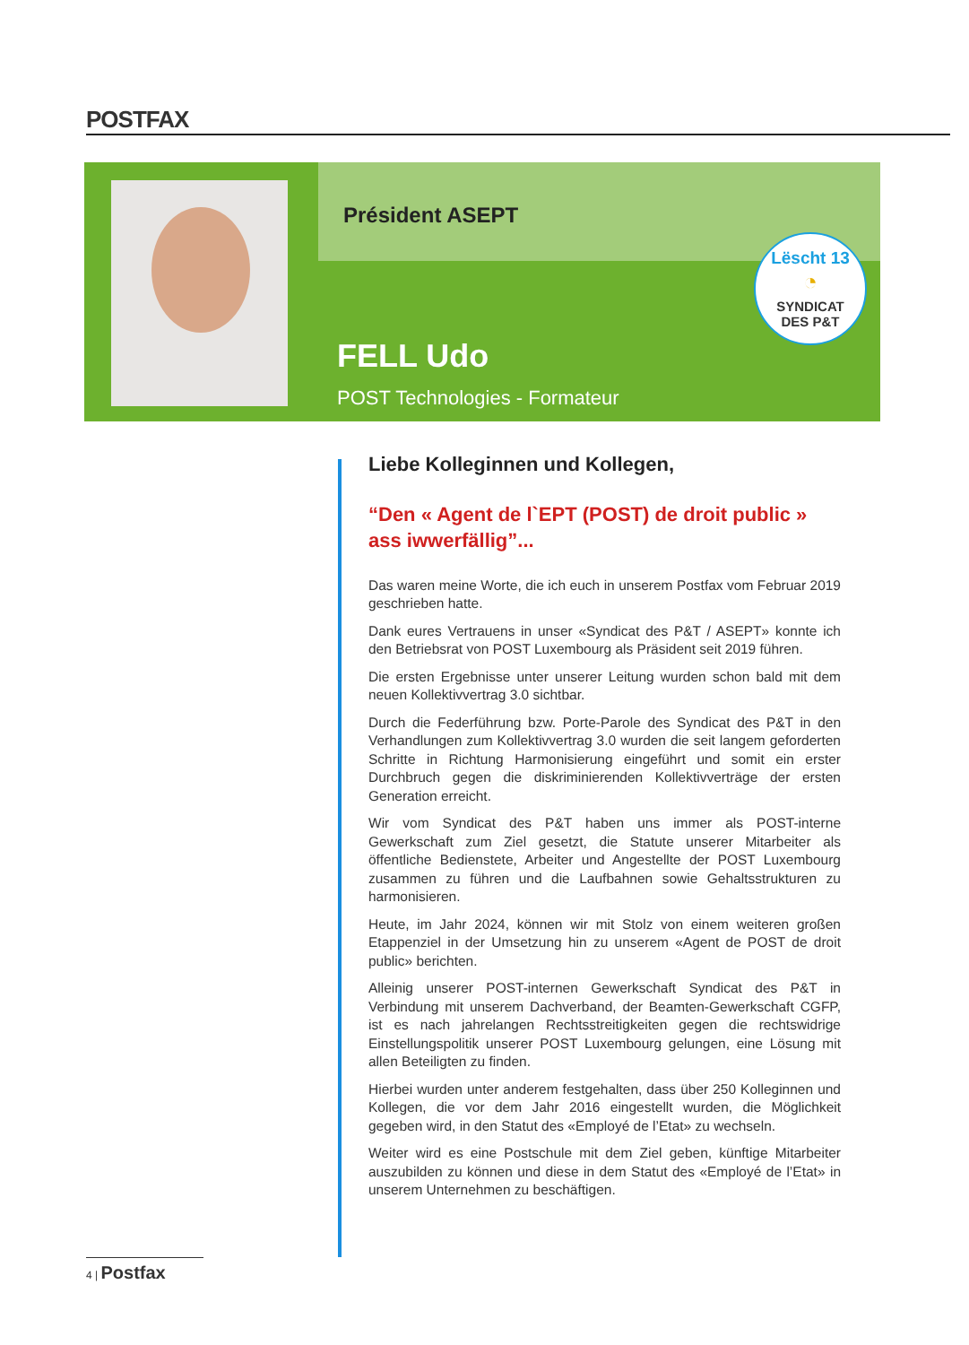POSTFAX
Président ASEPT
Lëscht 13
◔
SYNDICAT
DES P&T
FELL Udo
POST Technologies - Formateur
Liebe Kolleginnen und Kollegen,
“Den « Agent de l`EPT (POST) de droit public » ass iwwerfällig”...
Das waren meine Worte, die ich euch in unserem Postfax vom Februar 2019 geschrieben hatte.
Dank eures Vertrauens in unser «Syndicat des P&T / ASEPT» konnte ich den Betriebsrat von POST Luxembourg als Präsident seit 2019 führen.
Die ersten Ergebnisse unter unserer Leitung wurden schon bald mit dem neuen Kollektivvertrag 3.0 sichtbar.
Durch die Federführung bzw. Porte-Parole des Syndicat des P&T in den Verhandlungen zum Kollektivvertrag 3.0 wurden die seit langem geforderten Schritte in Richtung Harmonisierung eingeführt und somit ein erster Durchbruch gegen die diskriminierenden Kollektivverträge der ersten Generation erreicht.
Wir vom Syndicat des P&T haben uns immer als POST-interne Gewerkschaft zum Ziel gesetzt, die Statute unserer Mitarbeiter als öffentliche Bedienstete, Arbeiter und Angestellte der POST Luxembourg zusammen zu führen und die Laufbahnen sowie Gehaltsstrukturen zu harmonisieren.
Heute, im Jahr 2024, können wir mit Stolz von einem weiteren großen Etappenziel in der Umsetzung hin zu unserem «Agent de POST de droit public» berichten.
Alleinig unserer POST-internen Gewerkschaft Syndicat des P&T in Verbindung mit unserem Dachverband, der Beamten-Gewerkschaft CGFP, ist es nach jahrelangen Rechtsstreitigkeiten gegen die rechtswidrige Einstellungspolitik unserer POST Luxembourg gelungen, eine Lösung mit allen Beteiligten zu finden.
Hierbei wurden unter anderem festgehalten, dass über 250 Kolleginnen und Kollegen, die vor dem Jahr 2016 eingestellt wurden, die Möglichkeit gegeben wird, in den Statut des «Employé de l’Etat» zu wechseln.
Weiter wird es eine Postschule mit dem Ziel geben, künftige Mitarbeiter auszubilden zu können und diese in dem Statut des «Employé de l’Etat» in unserem Unternehmen zu beschäftigen.
4 | Postfax